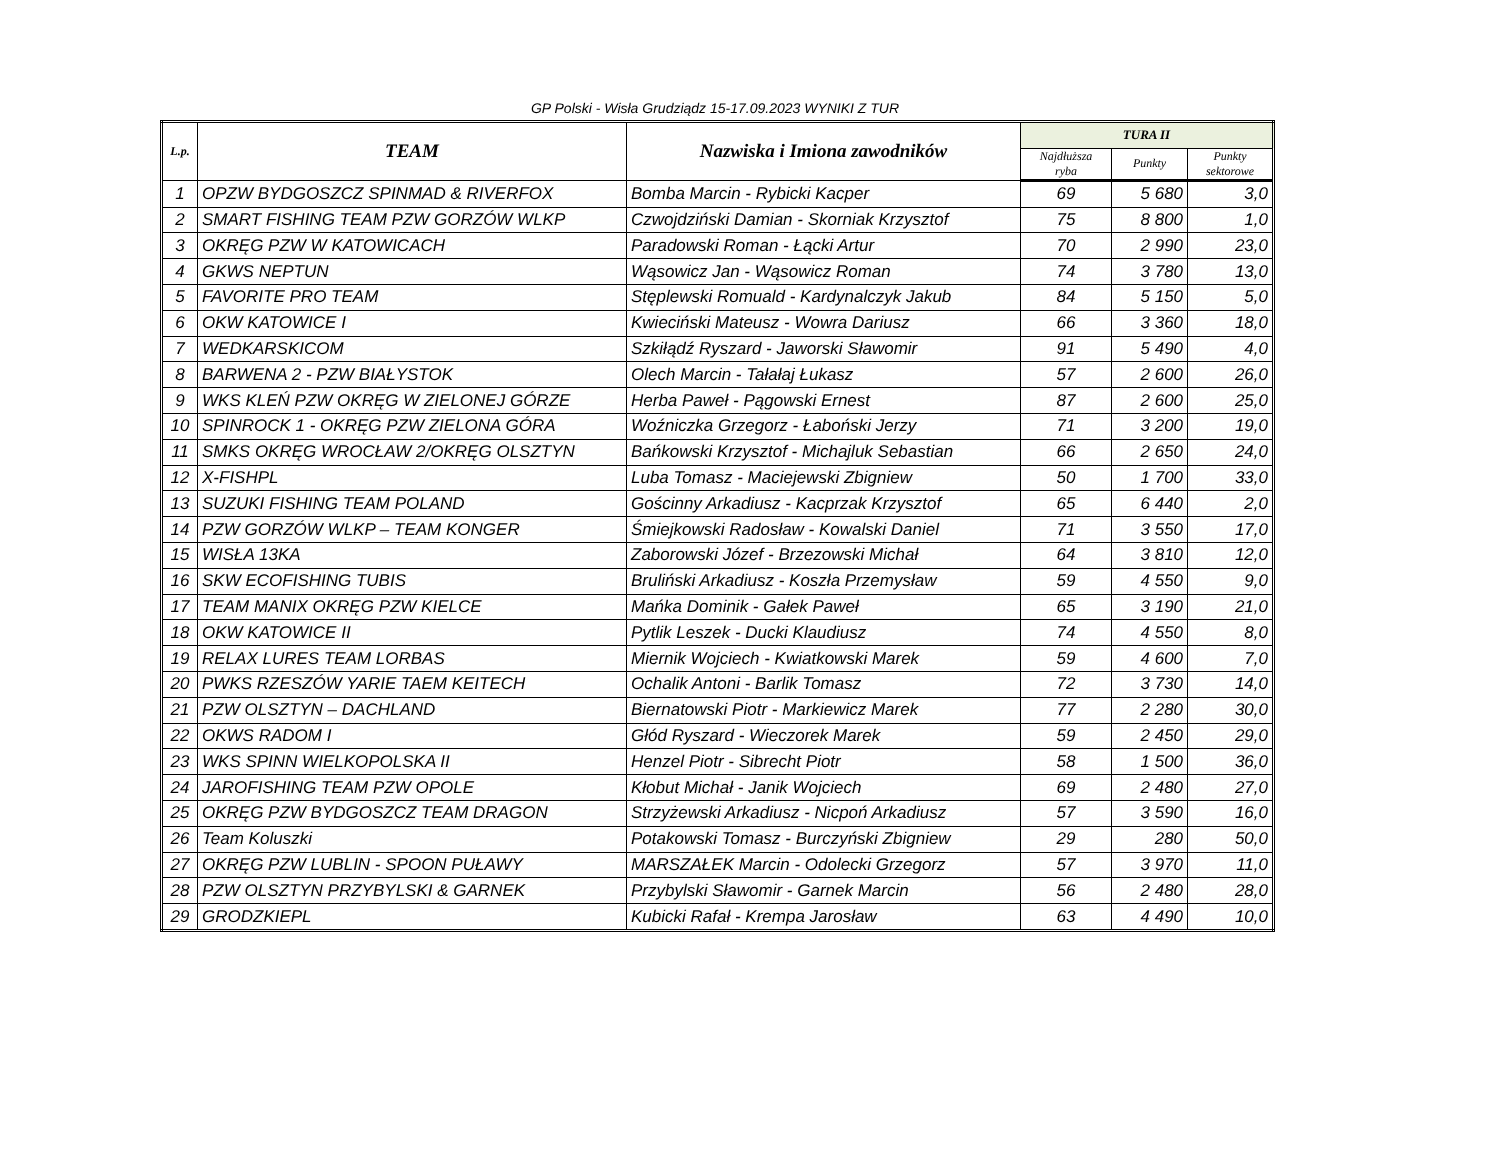GP Polski - Wisła Grudziądz 15-17.09.2023 WYNIKI Z TUR
| L.p. | TEAM | Nazwiska i Imiona zawodników | TURA II | | |
| --- | --- | --- | --- | --- | --- |
| | | | Najdłuższa ryba | Punkty | Punkty sektorowe |
| 1 | OPZW BYDGOSZCZ SPINMAD & RIVERFOX | Bomba Marcin - Rybicki Kacper | 69 | 5 680 | 3,0 |
| 2 | SMART FISHING TEAM PZW GORZÓW WLKP | Czwojdziński Damian - Skorniak Krzysztof | 75 | 8 800 | 1,0 |
| 3 | OKRĘG PZW W KATOWICACH | Paradowski Roman - Łącki Artur | 70 | 2 990 | 23,0 |
| 4 | GKWS NEPTUN | Wąsowicz Jan - Wąsowicz Roman | 74 | 3 780 | 13,0 |
| 5 | FAVORITE PRO TEAM | Stęplewski Romuald - Kardynalczyk Jakub | 84 | 5 150 | 5,0 |
| 6 | OKW KATOWICE I | Kwieciński Mateusz - Wowra Dariusz | 66 | 3 360 | 18,0 |
| 7 | WEDKARSKICOM | Szkiłądź Ryszard - Jaworski Sławomir | 91 | 5 490 | 4,0 |
| 8 | BARWENA 2 - PZW BIAŁYSTOK | Olech Marcin - Tałałaj Łukasz | 57 | 2 600 | 26,0 |
| 9 | WKS KLEŃ PZW OKRĘG W ZIELONEJ GÓRZE | Herba Paweł - Pągowski Ernest | 87 | 2 600 | 25,0 |
| 10 | SPINROCK 1 - OKRĘG PZW ZIELONA GÓRA | Woźniczka Grzegorz - Łaboński Jerzy | 71 | 3 200 | 19,0 |
| 11 | SMKS OKRĘG WROCŁAW 2/OKRĘG OLSZTYN | Bańkowski Krzysztof - Michajluk Sebastian | 66 | 2 650 | 24,0 |
| 12 | X-FISHPL | Luba Tomasz - Maciejewski Zbigniew | 50 | 1 700 | 33,0 |
| 13 | SUZUKI FISHING TEAM POLAND | Gościnny Arkadiusz - Kacprzak Krzysztof | 65 | 6 440 | 2,0 |
| 14 | PZW GORZÓW WLKP – TEAM KONGER | Śmiejkowski Radosław - Kowalski Daniel | 71 | 3 550 | 17,0 |
| 15 | WISŁA 13KA | Zaborowski Józef - Brzezowski Michał | 64 | 3 810 | 12,0 |
| 16 | SKW ECOFISHING TUBIS | Bruliński Arkadiusz - Koszła Przemysław | 59 | 4 550 | 9,0 |
| 17 | TEAM MANIX OKRĘG PZW KIELCE | Mańka Dominik - Gałek Paweł | 65 | 3 190 | 21,0 |
| 18 | OKW KATOWICE II | Pytlik Leszek - Ducki Klaudiusz | 74 | 4 550 | 8,0 |
| 19 | RELAX LURES TEAM LORBAS | Miernik Wojciech - Kwiatkowski Marek | 59 | 4 600 | 7,0 |
| 20 | PWKS RZESZÓW YARIE TAEM KEITECH | Ochalik Antoni - Barlik Tomasz | 72 | 3 730 | 14,0 |
| 21 | PZW OLSZTYN – DACHLAND | Biernatowski Piotr - Markiewicz Marek | 77 | 2 280 | 30,0 |
| 22 | OKWS RADOM I | Głód Ryszard - Wieczorek Marek | 59 | 2 450 | 29,0 |
| 23 | WKS SPINN WIELKOPOLSKA II | Henzel Piotr - Sibrecht Piotr | 58 | 1 500 | 36,0 |
| 24 | JAROFISHING TEAM PZW OPOLE | Kłobut Michał - Janik Wojciech | 69 | 2 480 | 27,0 |
| 25 | OKRĘG PZW BYDGOSZCZ TEAM DRAGON | Strzyżewski Arkadiusz - Nicpoń Arkadiusz | 57 | 3 590 | 16,0 |
| 26 | Team Koluszki | Potakowski Tomasz - Burczyński Zbigniew | 29 | 280 | 50,0 |
| 27 | OKRĘG PZW LUBLIN - SPOON PUŁAWY | MARSZAŁEK Marcin - Odolecki Grzegorz | 57 | 3 970 | 11,0 |
| 28 | PZW OLSZTYN PRZYBYLSKI & GARNEK | Przybylski Sławomir - Garnek Marcin | 56 | 2 480 | 28,0 |
| 29 | GRODZKIEPL | Kubicki Rafał - Krempa Jarosław | 63 | 4 490 | 10,0 |